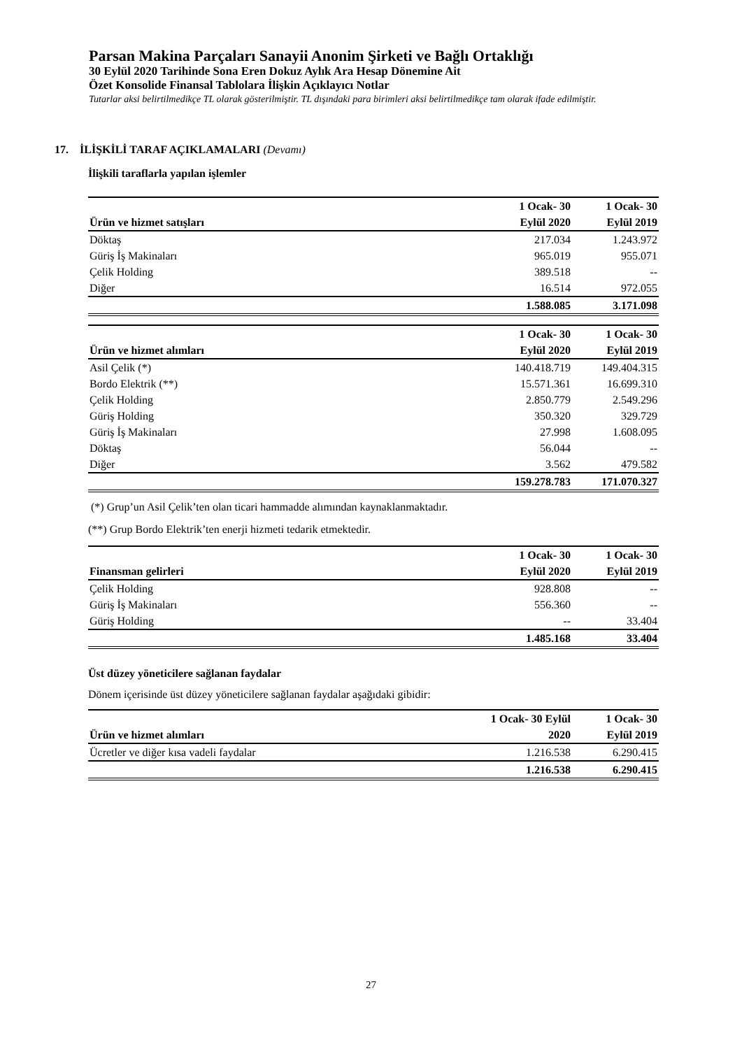Parsan Makina Parçaları Sanayii Anonim Şirketi ve Bağlı Ortaklığı
30 Eylül 2020 Tarihinde Sona Eren Dokuz Aylık Ara Hesap Dönemine Ait
Özet Konsolide Finansal Tablolara İlişkin Açıklayıcı Notlar
Tutarlar aksi belirtilmedikçe TL olarak gösterilmiştir. TL dışındaki para birimleri aksi belirtilmedikçe tam olarak ifade edilmiştir.
17. İLİŞKİLİ TARAF AÇIKLAMALARI (Devamı)
İlişkili taraflarla yapılan işlemler
| | 1 Ocak- 30 | 1 Ocak- 30 |
| --- | --- | --- |
| Ürün ve hizmet satışları | Eylül 2020 | Eylül 2019 |
| Döktaş | 217.034 | 1.243.972 |
| Güriş İş Makinaları | 965.019 | 955.071 |
| Çelik Holding | 389.518 | -- |
| Diğer | 16.514 | 972.055 |
| | 1.588.085 | 3.171.098 |
| | 1 Ocak- 30 | 1 Ocak- 30 |
| --- | --- | --- |
| Ürün ve hizmet alımları | Eylül 2020 | Eylül 2019 |
| Asil Çelik (*) | 140.418.719 | 149.404.315 |
| Bordo Elektrik (**) | 15.571.361 | 16.699.310 |
| Çelik Holding | 2.850.779 | 2.549.296 |
| Güriş Holding | 350.320 | 329.729 |
| Güriş İş Makinaları | 27.998 | 1.608.095 |
| Döktaş | 56.044 | -- |
| Diğer | 3.562 | 479.582 |
| | 159.278.783 | 171.070.327 |
(*) Grup’un Asil Çelik’ten olan ticari hammadde alımından kaynaklanmaktadır.
(**) Grup Bordo Elektrik’ten enerji hizmeti tedarik etmektedir.
| | 1 Ocak- 30 | 1 Ocak- 30 |
| --- | --- | --- |
| Finansman gelirleri | Eylül 2020 | Eylül 2019 |
| Çelik Holding | 928.808 | -- |
| Güriş İş Makinaları | 556.360 | -- |
| Güriş Holding | -- | 33.404 |
| | 1.485.168 | 33.404 |
Üst düzey yöneticilere sağlanan faydalar
Dönem içerisinde üst düzey yöneticilere sağlanan faydalar aşağıdaki gibidir:
| | 1 Ocak- 30 Eylül | 1 Ocak- 30 |
| --- | --- | --- |
| Ürün ve hizmet alımları | 2020 | Eylül 2019 |
| Ücretler ve diğer kısa vadeli faydalar | 1.216.538 | 6.290.415 |
| | 1.216.538 | 6.290.415 |
27